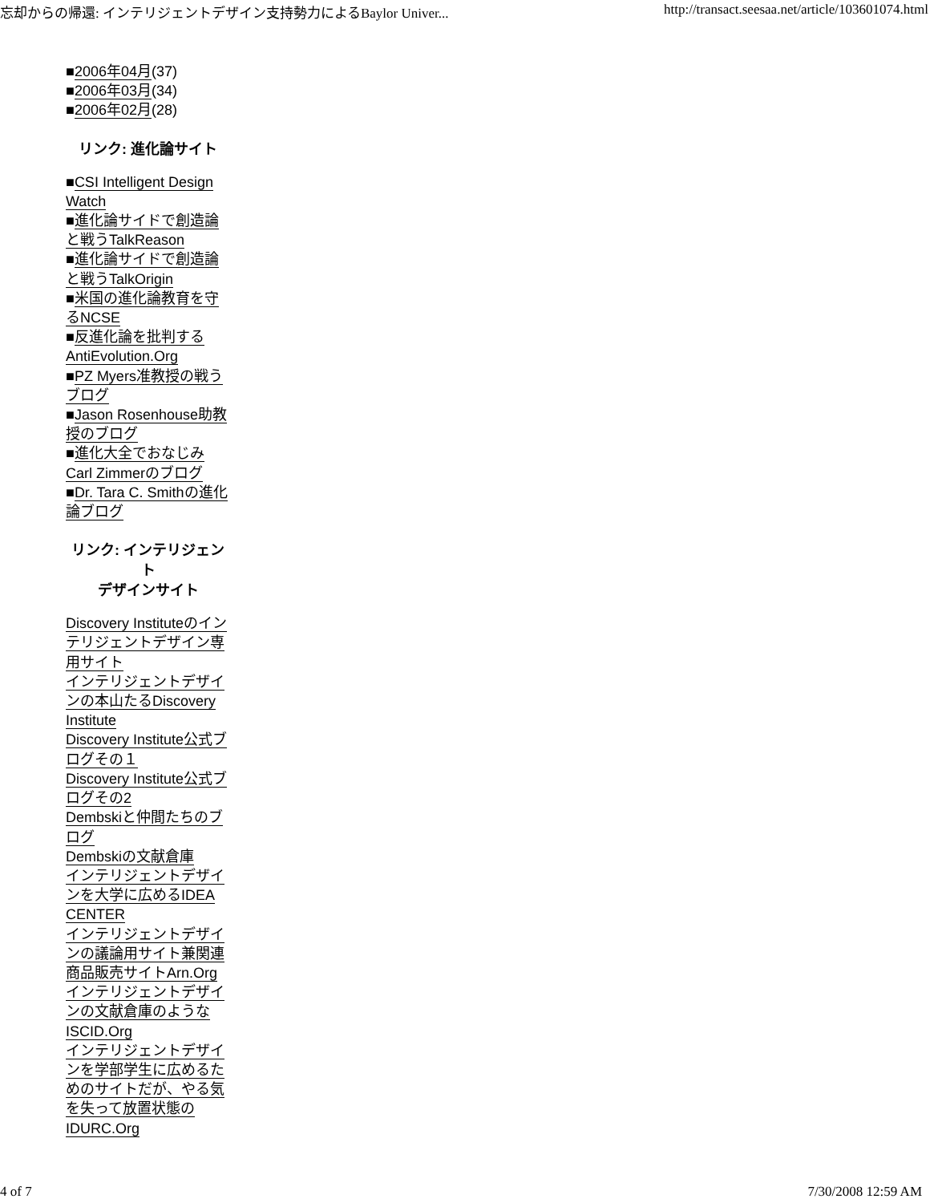忘却からの帰還: インテリジェントデザイン支持勢力によるBaylor Univer... http://transact.seesaa.net/article/103601074.html
■2006年04月(37)
■2006年03月(34)
■2006年02月(28)
リンク: 進化論サイト
■CSI Intelligent Design Watch
■進化論サイドで創造論と戦うTalkReason
■進化論サイドで創造論と戦うTalkOrigin
■米国の進化論教育を守るNCSE
■反進化論を批判するAntiEvolution.Org
■PZ Myers准教授の戦うブログ
■Jason Rosenhouse助教授のブログ
■進化大全でおなじみCarl Zimmerのブログ
■Dr. Tara C. Smithの進化論ブログ
リンク: インテリジェント
デザインサイト
Discovery Instituteのインテリジェントデザイン専用サイト
インテリジェントデザインの本山たるDiscovery Institute
Discovery Institute公式ブログその１
Discovery Institute公式ブログその2
Dembskiと仲間たちのブログ
Dembskiの文献倉庫
インテリジェントデザインを大学に広めるIDEA CENTER
インテリジェントデザインの議論用サイト兼関連商品販売サイトArn.Org
インテリジェントデザインの文献倉庫のようなISCID.Org
インテリジェントデザインを学部学生に広めるためのサイトだが、やる気を失って放置状態のIDURC.Org
4 of 7 7/30/2008 12:59 AM